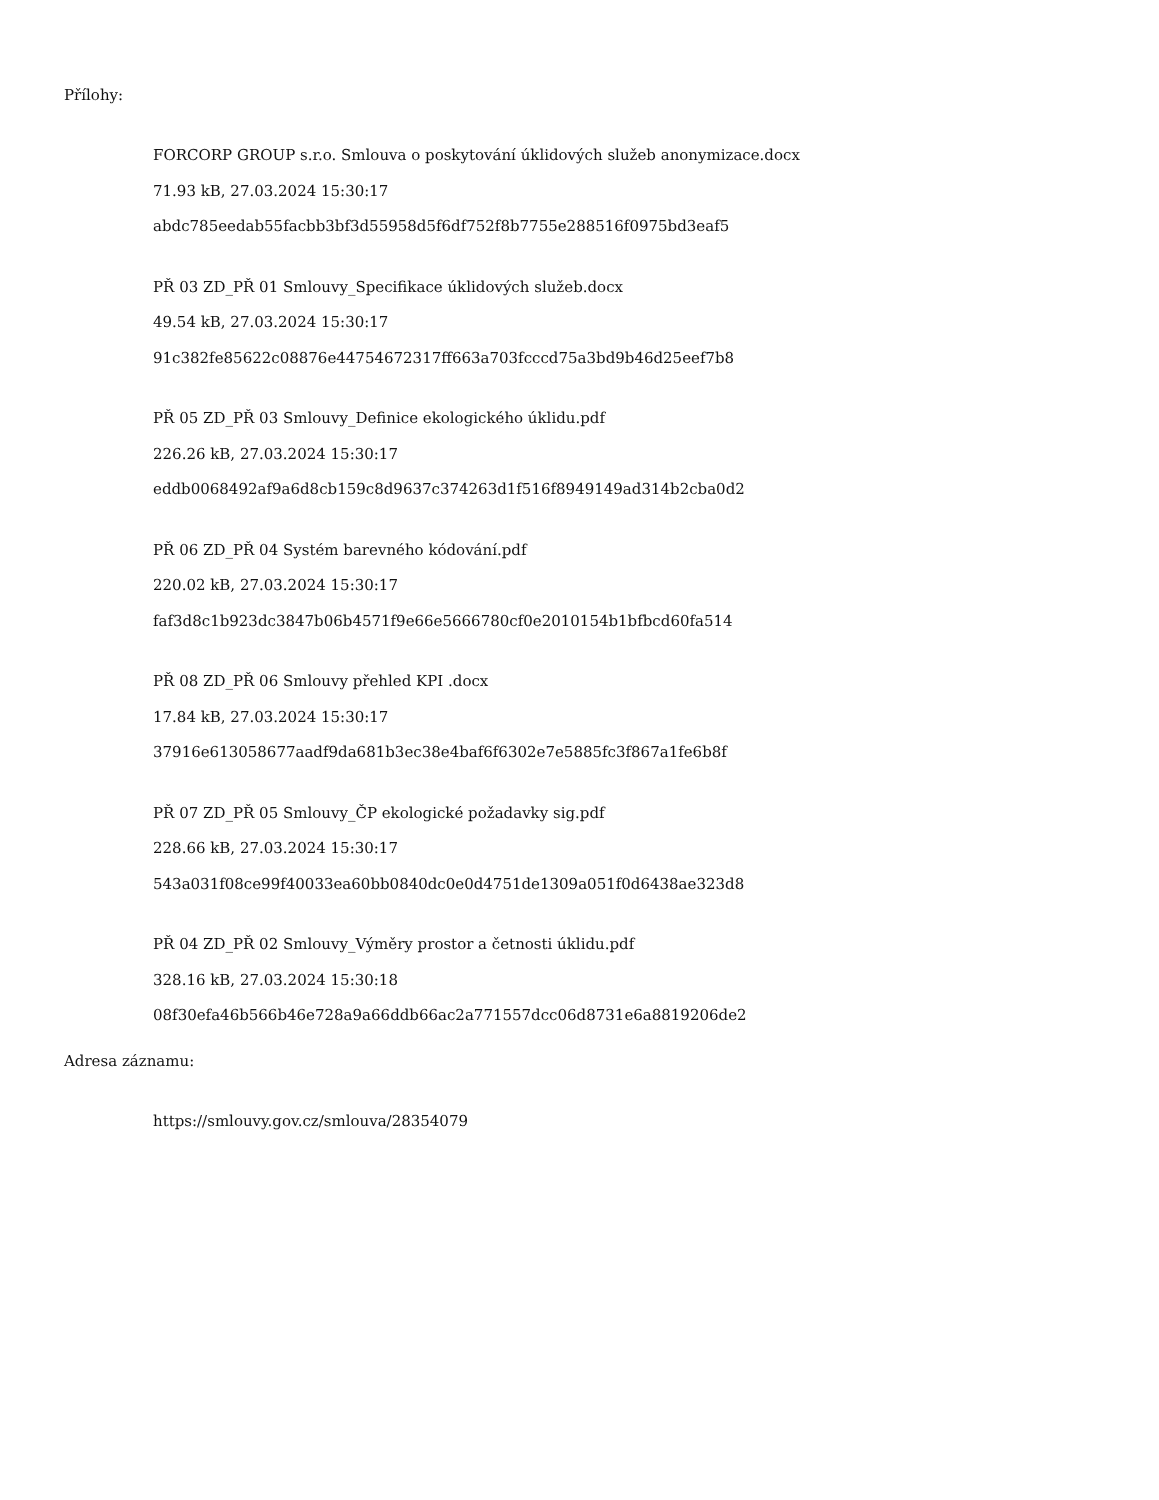Přílohy:
FORCORP GROUP s.r.o. Smlouva o poskytování úklidových služeb anonymizace.docx
71.93 kB, 27.03.2024 15:30:17
abdc785eedab55facbb3bf3d55958d5f6df752f8b7755e288516f0975bd3eaf5
PŘ 03 ZD_PŘ 01 Smlouvy_Specifikace úklidových služeb.docx
49.54 kB, 27.03.2024 15:30:17
91c382fe85622c08876e44754672317ff663a703fcccd75a3bd9b46d25eef7b8
PŘ 05 ZD_PŘ 03 Smlouvy_Definice ekologického úklidu.pdf
226.26 kB, 27.03.2024 15:30:17
eddb0068492af9a6d8cb159c8d9637c374263d1f516f8949149ad314b2cba0d2
PŘ 06 ZD_PŘ 04 Systém barevného kódování.pdf
220.02 kB, 27.03.2024 15:30:17
faf3d8c1b923dc3847b06b4571f9e66e5666780cf0e2010154b1bfbcd60fa514
PŘ 08 ZD_PŘ 06 Smlouvy přehled KPI .docx
17.84 kB, 27.03.2024 15:30:17
37916e613058677aadf9da681b3ec38e4baf6f6302e7e5885fc3f867a1fe6b8f
PŘ 07 ZD_PŘ 05 Smlouvy_ČP ekologické požadavky sig.pdf
228.66 kB, 27.03.2024 15:30:17
543a031f08ce99f40033ea60bb0840dc0e0d4751de1309a051f0d6438ae323d8
PŘ 04 ZD_PŘ 02 Smlouvy_Výměry prostor a četnosti úklidu.pdf
328.16 kB, 27.03.2024 15:30:18
08f30efa46b566b46e728a9a66ddb66ac2a771557dcc06d8731e6a8819206de2
Adresa záznamu:
https://smlouvy.gov.cz/smlouva/28354079